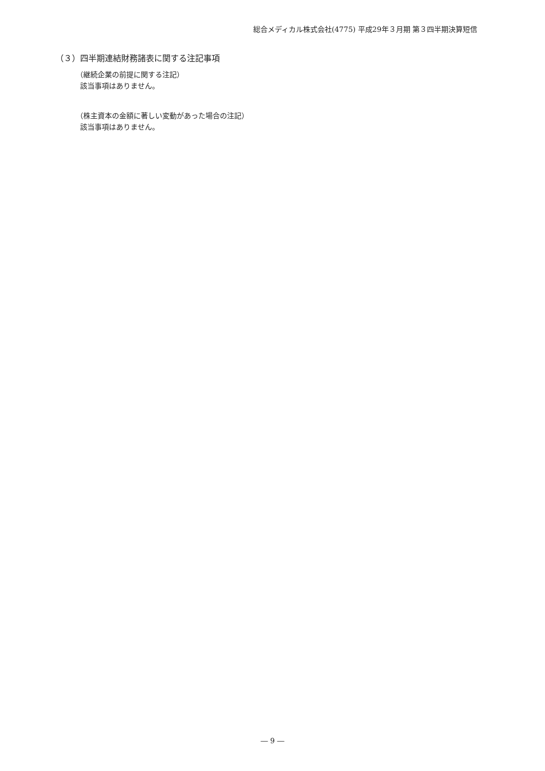総合メディカル株式会社(4775) 平成29年３月期 第３四半期決算短信
（３）四半期連結財務諸表に関する注記事項
（継続企業の前提に関する注記）
該当事項はありません。
（株主資本の金額に著しい変動があった場合の注記）
該当事項はありません。
― 9 ―